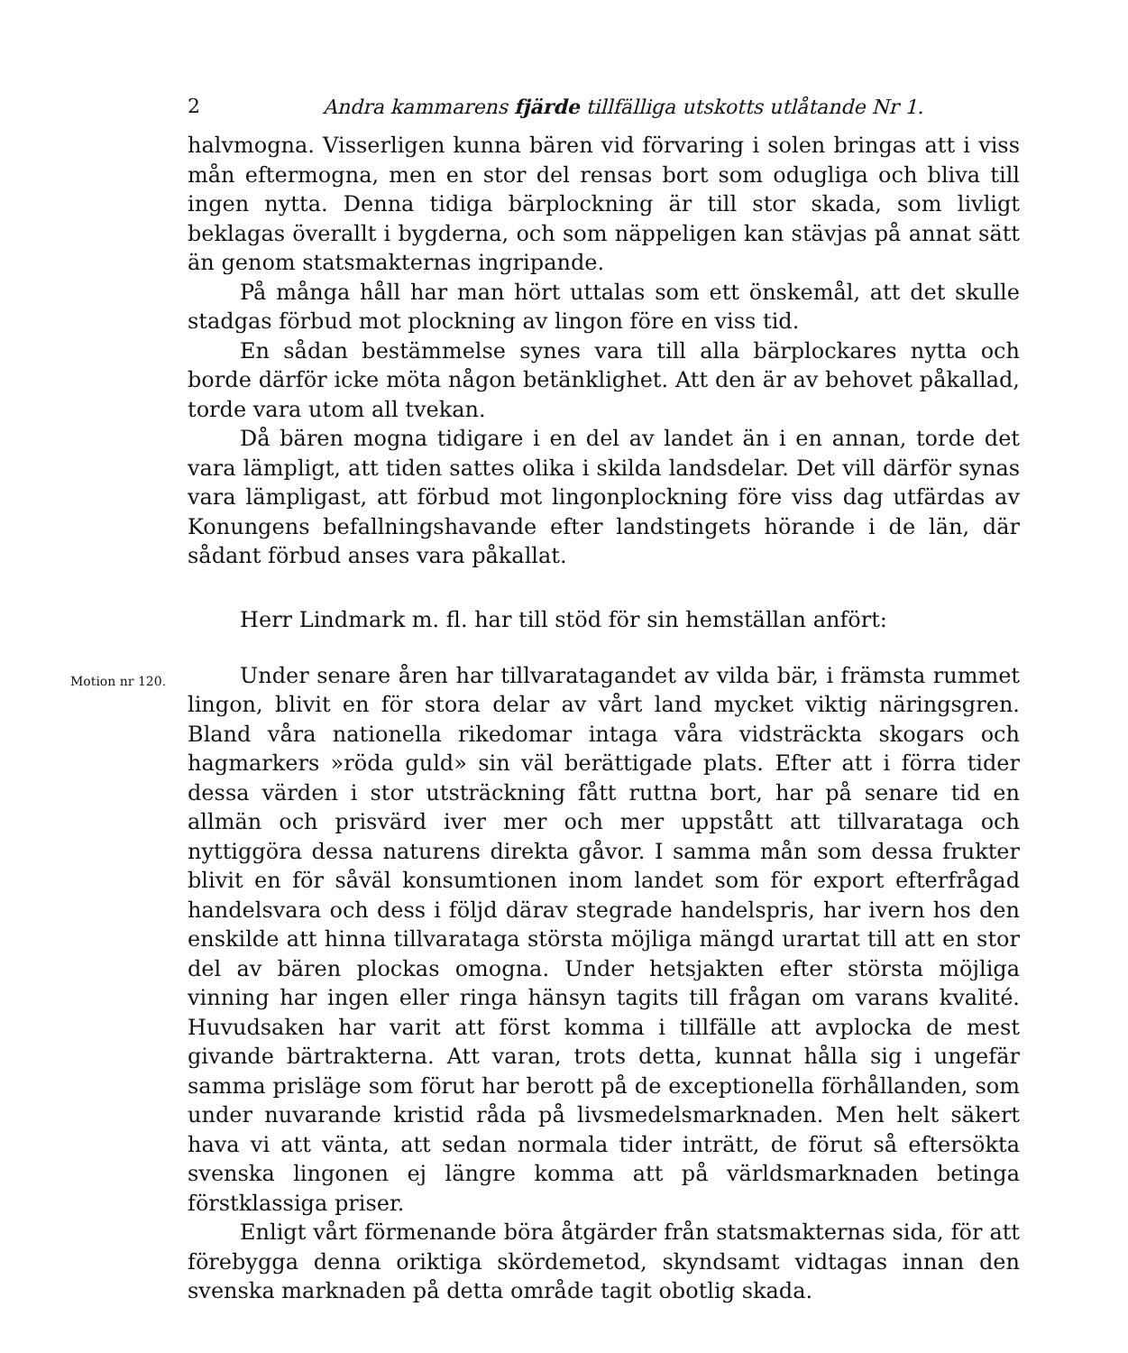2 Andra kammarens fjärde tillfälliga utskotts utlåtande Nr 1.
halvmogna. Visserligen kunna bären vid förvaring i solen bringas att i viss mån eftermogna, men en stor del rensas bort som odugliga och bliva till ingen nytta. Denna tidiga bärplockning är till stor skada, som livligt beklagas överallt i bygderna, och som näppeligen kan stävjas på annat sätt än genom statsmakternas ingripande.
På många håll har man hört uttalas som ett önskemål, att det skulle stadgas förbud mot plockning av lingon före en viss tid.
En sådan bestämmelse synes vara till alla bärplockares nytta och borde därför icke möta någon betänklighet. Att den är av behovet påkallad, torde vara utom all tvekan.
Då bären mogna tidigare i en del av landet än i en annan, torde det vara lämpligt, att tiden sattes olika i skilda landsdelar. Det vill därför synas vara lämpligast, att förbud mot lingonplockning före viss dag utfärdas av Konungens befallningshavande efter landstingets hörande i de län, där sådant förbud anses vara påkallat.
Herr Lindmark m. fl. har till stöd för sin hemställan anfört:
Motion nr 120.
Under senare åren har tillvaratagandet av vilda bär, i främsta rummet lingon, blivit en för stora delar av vårt land mycket viktig näringsgren. Bland våra nationella rikedomar intaga våra vidsträckta skogars och hagmarkers »röda guld» sin väl berättigade plats. Efter att i förra tider dessa värden i stor utsträckning fått ruttna bort, har på senare tid en allmän och prisvärd iver mer och mer uppstått att tillvaratagа och nyttiggöra dessa naturens direkta gåvor. I samma mån som dessa frukter blivit en för såväl konsumtionen inom landet som för export efterfrågad handelsvara och dess i följd därav stegrade handelspris, har ivern hos den enskilde att hinna tillvarataga största möjliga mängd urartat till att en stor del av bären plockas omogna. Under hetsjakten efter största möjliga vinning har ingen eller ringa hänsyn tagits till frågan om varans kvalité. Huvudsaken har varit att först komma i tillfälle att avplocka de mest givande bärtrakterna. Att varan, trots detta, kunnat hålla sig i ungefär samma prisläge som förut har berott på de exceptionella förhållanden, som under nuvarande kristid råda på livsmedelsmarknaden. Men helt säkert hava vi att vänta, att sedan normala tider inträtt, de förut så eftersökta svenska lingonen ej längre komma att på världsmarknaden betinga förstklassiga priser.
Enligt vårt förmenande böra åtgärder från statsmakternas sida, för att förebygga denna oriktiga skördemetod, skyndsamt vidtagas innan den svenska marknaden på detta område tagit obotlig skada.